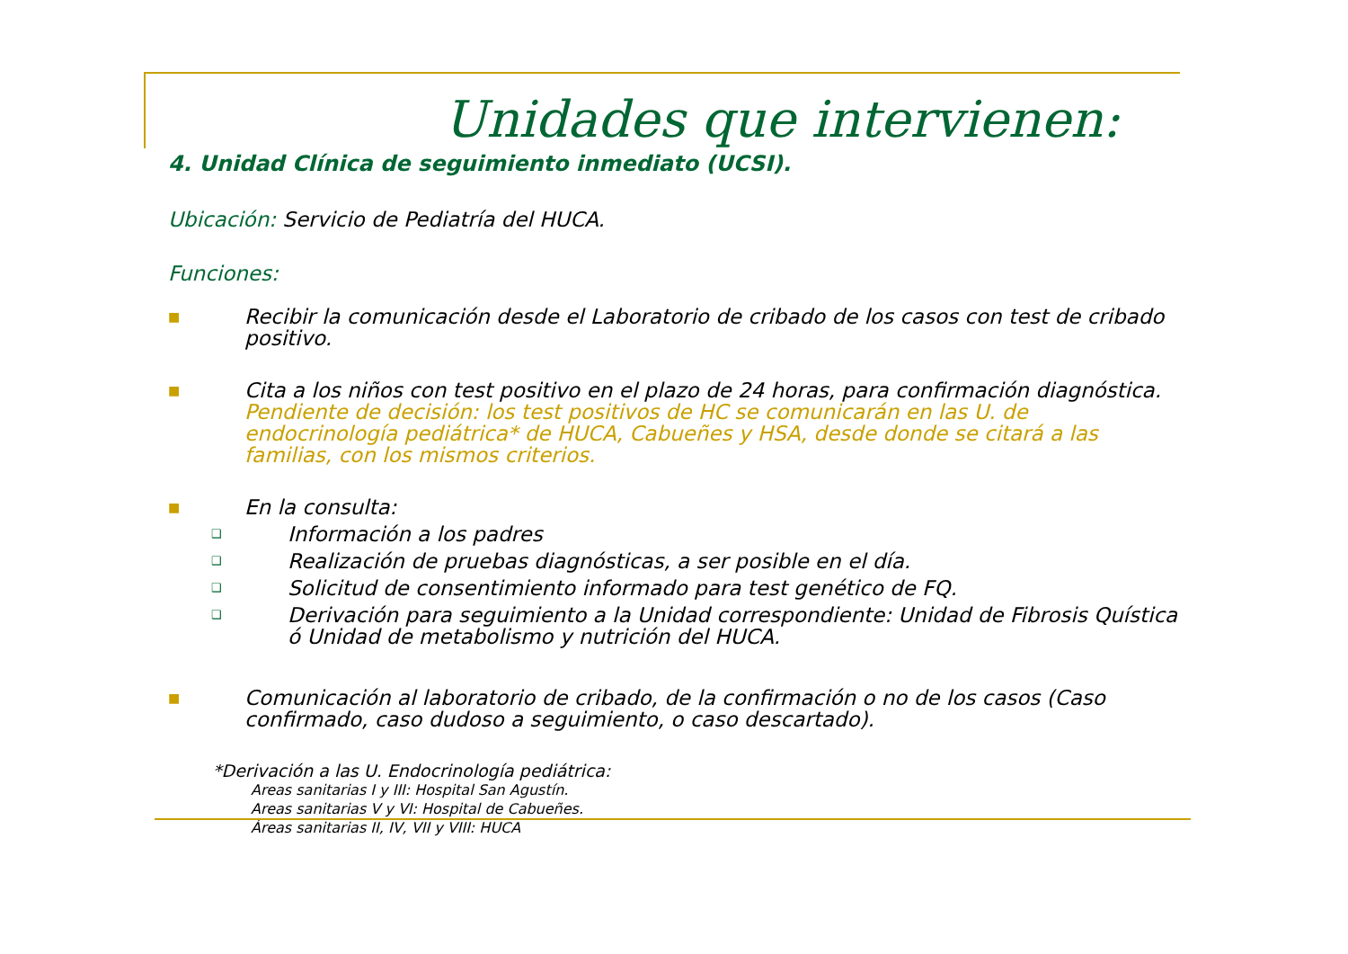Unidades que intervienen:
4. Unidad Clínica de seguimiento inmediato (UCSI).
Ubicación: Servicio de Pediatría del HUCA.
Funciones:
■ Recibir la comunicación desde el Laboratorio de cribado de los casos con test de cribado positivo.
■ Cita a los niños con test positivo en el plazo de 24 horas, para confirmación diagnóstica. Pendiente de decisión: los test positivos de HC se comunicarán en las U. de endocrinología pediátrica* de HUCA, Cabueñes y HSA, desde donde se citará a las familias, con los mismos criterios.
■ En la consulta:
❑ Información a los padres
❑ Realización de pruebas diagnósticas, a ser posible en el día.
❑ Solicitud de consentimiento informado para test genético de FQ.
❑ Derivación para seguimiento a la Unidad correspondiente: Unidad de Fibrosis Quística ó Unidad de metabolismo y nutrición del HUCA.
■ Comunicación al laboratorio de cribado, de la confirmación o no de los casos (Caso confirmado, caso dudoso a seguimiento, o caso descartado).
*Derivación a las U. Endocrinología pediátrica:
Areas sanitarias I y III: Hospital San Agustín.
Areas sanitarias V y VI: Hospital de Cabueñes.
Áreas sanitarias II, IV, VII y VIII: HUCA